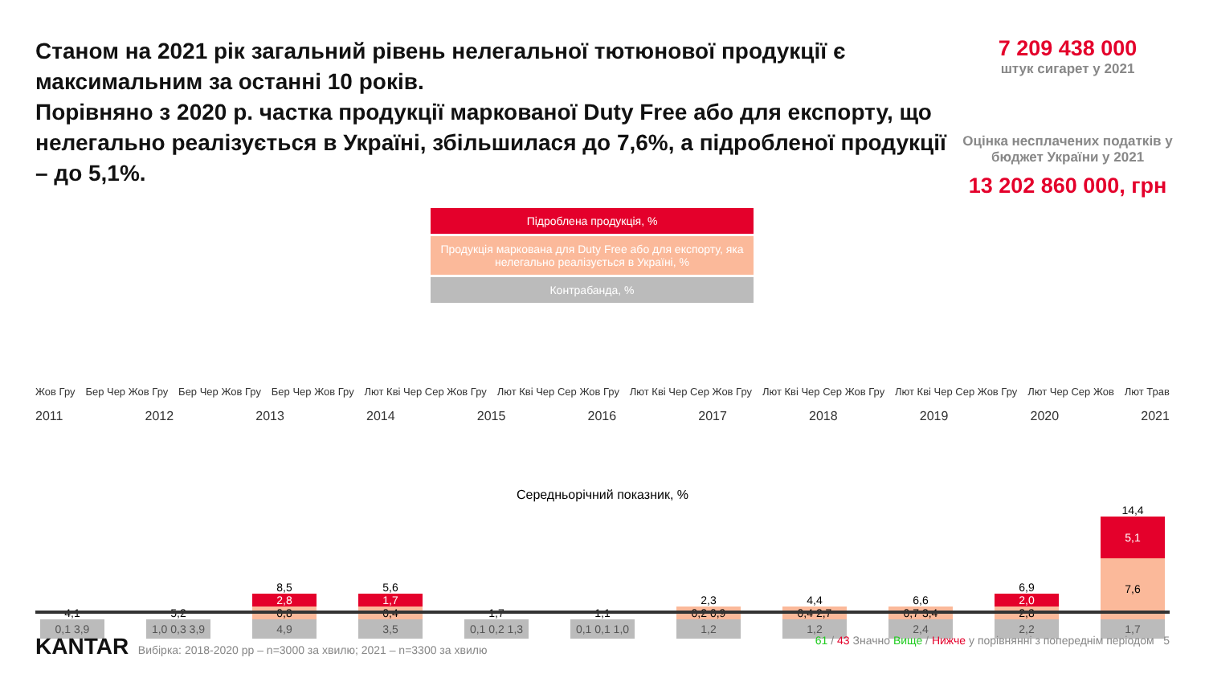Станом на 2021 рік загальний рівень нелегальної тютюнової продукції є максимальним за останні 10 років.
Порівняно з 2020 р. частка продукції маркованої Duty Free або для експорту, що нелегально реалізується в Україні, збільшилася до 7,6%, а підробленої продукції – до 5,1%.
7 209 438 000
штук сигарет у 2021
Оцінка несплачених податків у бюджет України у 2021
13 202 860 000, грн
Підроблена продукція, %
Продукція маркована для Duty Free або для експорту, яка нелегально реалізується в Україні, %
Контрабанда, %
Жов Гру Бер Чер Жов Гру Бер Чер Жов Гру Бер Чер Жов Гру Лют Кві Чер Сер Жов Гру Лют Кві Чер Сер Жов Гру Лют Кві Чер Сер Жов Гру Лют Кві Чер Сер Жов Гру Лют Кві Чер Сер Жов Гру Лют Чер Сер Жов Лют Трав
2011 2012 2013 2014 2015 2016 2017 2018 2019 2020 2021
Середньорічний показник, %
4,1
0,1 3,9
5,2
1,0 0,3 3,9
8,5
2,8
0,8
4,9
5,6
1,7
0,4
3,5
1,7
0,1 0,2 1,3
1,1
0,1 0,1 1,0
2,3
0,2 0,9
1,2
4,4
0,4 2,7
1,2
6,6
0,7 3,4
2,4
6,9
2,0
2,8
2,2
14,4
5,1
7,6
1,7
KANTAR Вибірка: 2018-2020 рр – n=3000 за хвилю; 2021 – n=3300 за хвилю 61 / 43 Значно Вище / Нижче у порівнянні з попереднім періодом 5